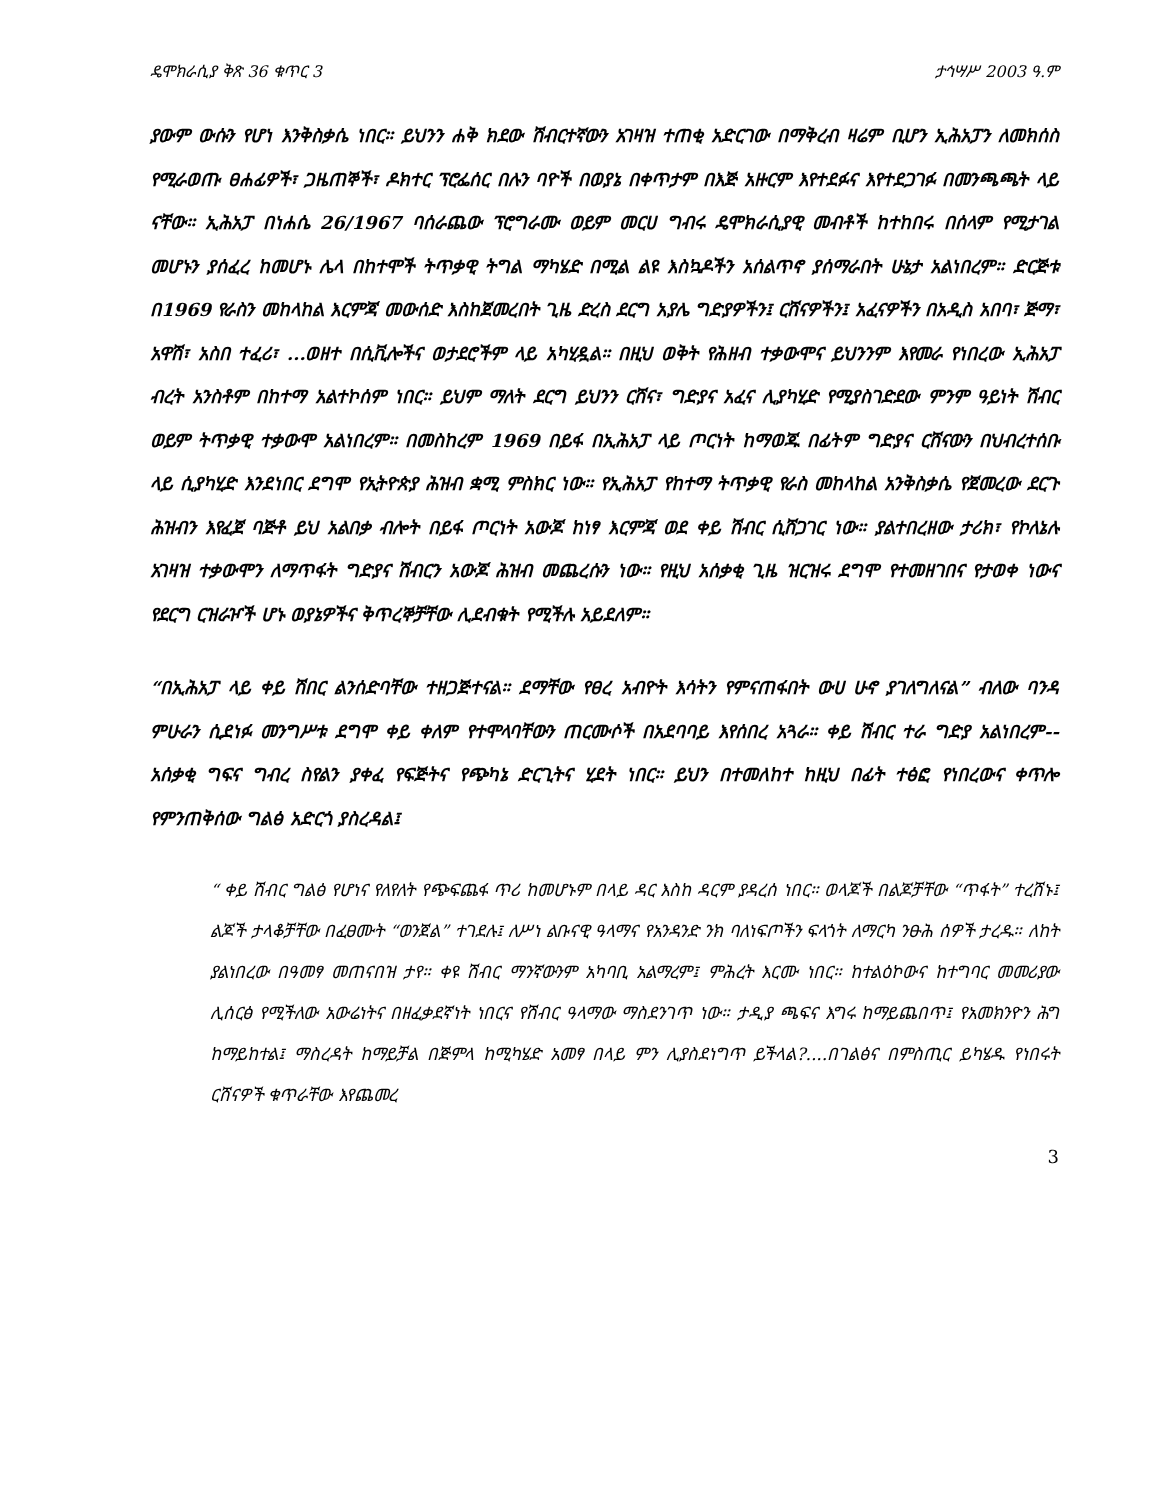ዴሞክራሲያ ቅጽ 36 ቁጥር 3 ታኅሣሥ 2003 ዓ.ም
ያውም ውሱን የሆነ እንቅስቃሴ ነበር። ይህንን ሐቅ ክደው ሽብርተኛውን አገዛዝ ተጠቂ አድርገው በማቅረብ ዛሬም ቢሆን ኢሕአፓን ለመክሰስ የሚራወጡ ፀሐፊዎች፣ ጋዜጠኞች፣ ዶክተር ፕሮፌሰር በሉን ባዮች በወያኔ በቀጥታም በእጅ አዙርም እየተደፉና እየተደጋገፉ በመንጫጫት ላይ ናቸው። ኢሕአፓ በነሐሴ 26/1967 ባሰራጨው ፕሮግራሙ ወይም መርሀ ግብሩ ዴሞክራሲያዊ መብቶች ከተከበሩ በሰላም የሚታገል መሆኑን ያሰፈረ ከመሆኑ ሌላ በከተሞች ትጥቃዊ ትግል ማካሄድ በሚል ልዩ እስኳዶችን አሰልጥኖ ያሰማራበት ሁኔታ አልነበረም። ድርጅቱ በ1969 የራስን መከላከል እርምጃ መውሰድ እስከጀመረበት ጊዜ ድረስ ደርግ አያሌ ግድያዎችን፤ ርሸናዎችን፤ አፈናዎችን በአዲስ አበባ፣ ጅማ፣ አዋሽ፣ አስበ ተፈሪ፣ ...ወዘተ በሲቪሎችና ወታደሮችም ላይ አካሂዷል። በዚህ ወቅት የሕዘብ ተቃውሞና ይህንንም እየመራ የነበረው ኢሕአፓ ብረት አንስቶም በከተማ አልተኮሰም ነበር። ይህም ማለት ደርግ ይህንን ርሸና፣ ግድያና አፈና ሊያካሂድ የሚያስገድደው ምንም ዓይነት ሽብር ወይም ትጥቃዊ ተቃውሞ አልነበረም። በመስከረም 1969 በይፋ በኢሕአፓ ላይ ጦርነት ከማወጁ በፊትም ግድያና ርሸናውን በህብረተሰቡ ላይ ሲያካሂድ እንደነበር ደግሞ የኢትዮጵያ ሕዝብ ቋሚ ምስክር ነው። የኢሕአፓ የከተማ ትጥቃዊ የራስ መከላከል አንቅስቃሴ የጀመረው ደርጉ ሕዝብን እየፈጀ ባጅቶ ይህ አልበቃ ብሎት በይፋ ጦርነት አውጆ ከነፃ እርምጃ ወደ ቀይ ሽብር ሲሸጋገር ነው። ያልተበረዘው ታሪክ፣ የኮለኔሉ አገዛዝ ተቃውሞን ለማጥፋት ግድያና ሽብርን አውጆ ሕዝብ መጨረሱን ነው። የዚህ አሰቃቂ ጊዜ ዝርዝሩ ደግሞ የተመዘገበና የታወቀ ነውና የደርግ ርዝራዦች ሆኑ ወያኔዎችና ቅጥረኞቻቸው ሊደብቁት የሚችሉ አይደለም።
“በኢሕአፓ ላይ ቀይ ሽበር ልንሰድባቸው ተዘጋጅተናል። ደማቸው የፀረ አብዮት እሳትን የምናጠፋበት ውሀ ሁኖ ያገለግለናል” ብለው ባንዳ ምሁራን ሲደነፉ መንግሥቱ ደግሞ ቀይ ቀለም የተሞላባቸውን ጠርሙሶች በአደባባይ እየሰበረ አጓራ። ቀይ ሽብር ተራ ግድያ አልነበረም--አሰቃቂ ግፍና ግብረ ስየልን ያቀፈ የፍጅትና የጭካኔ ድርጊትና ሂደት ነበር። ይህን በተመለከተ ከዚህ በፊት ተፅፎ የነበረውና ቀጥሎ የምንጠቅሰው ግልፅ አድርጎ ያስረዳል፤
“ ቀይ ሽብር ግልፅ የሆነና የለየለት የጭፍጨፋ ጥሪ ከመሆኑም በላይ ዳር እስከ ዳርም ያዳረሰ ነበር። ወላጆች በልጆቻቸው “ጥፋት” ተረሸኑ፤ ልጆች ታላቆቻቸው በፈፀሙት “ወንጀል” ተገደሉ፤ ለሥነ ልቡናዊ ዓላማና የአንዳንድ ንክ ባለነፍጦችን ፍላጎት ለማርካ ንፁሕ ሰዎች ታረዱ። ለከት ያልነበረው በዓመፃ መጠናበዝ ታየ። ቀዩ ሽብር ማንኛውንም አካባቢ አልማረም፤ ምሕረት እርሙ ነበር። ከተልዕኮውና ከተግባር መመሪያው ሊሰርፅ የሚችለው አውሬነትና በዘፈቃደኛነት ነበርና የሽብር ዓላማው ማስደንገጥ ነው። ታዲያ ጫፍና እግሩ ከማይጨበጥ፤ የአመክንዮን ሕግ ከማይከተል፤ ማስረዳት ከማይቻል በጅምላ ከሚካሄድ አመፃ በላይ ምን ሊያስደነግጥ ይችላል?....በገልፅና በምስጢር ይካሄዱ የነበሩት ርሸናዎች ቁጥራቸው እየጨመረ
3